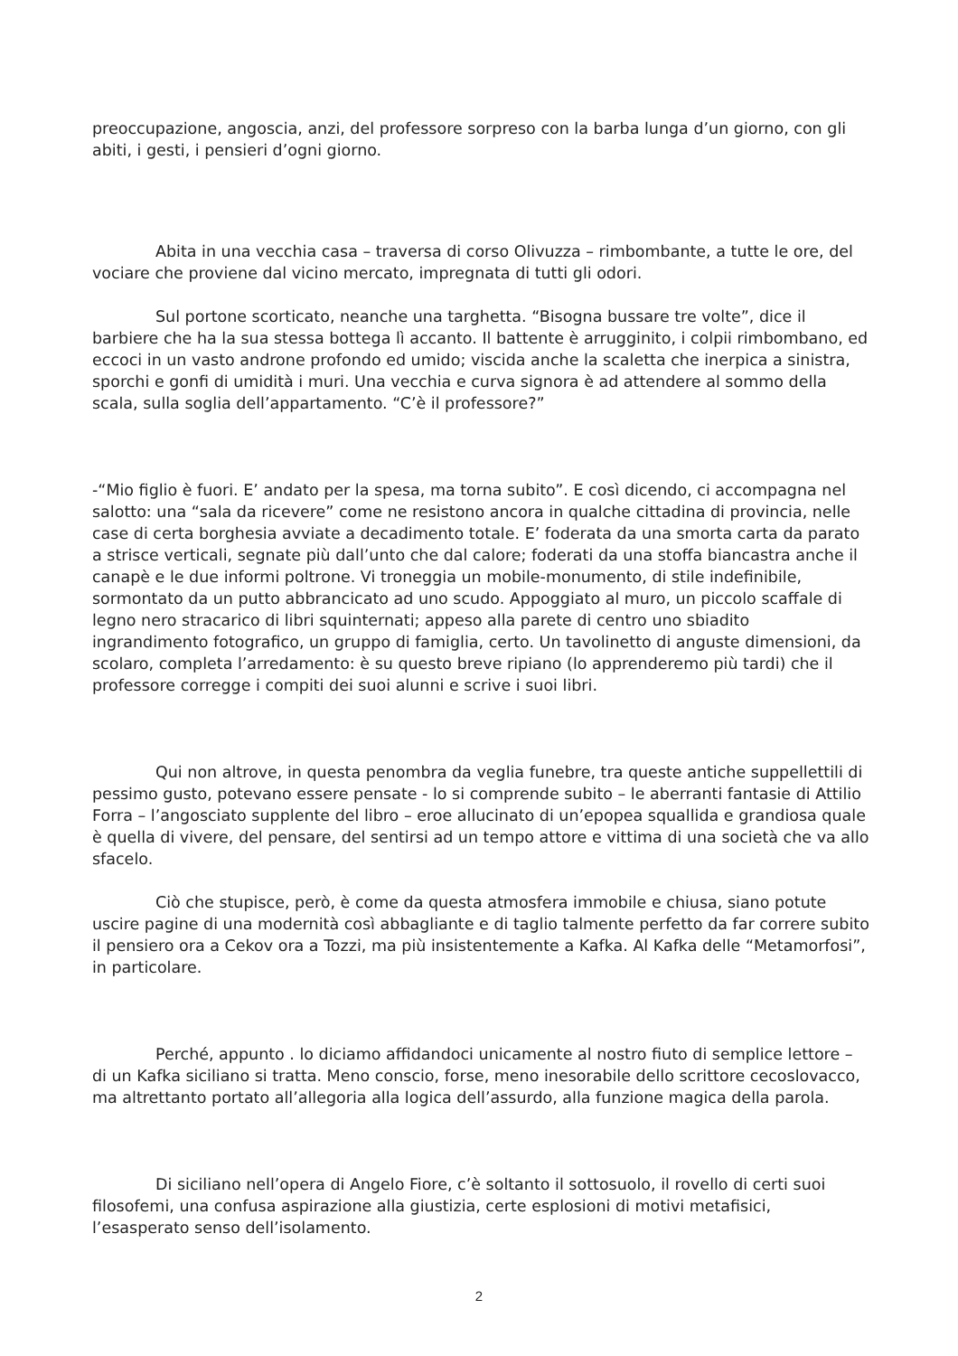preoccupazione, angoscia, anzi, del professore sorpreso con la barba lunga d’un giorno, con gli abiti, i gesti, i pensieri d’ogni giorno.
Abita in una vecchia casa – traversa di corso Olivuzza – rimbombante, a tutte le ore, del vociare che proviene dal vicino mercato, impregnata di tutti gli odori.
Sul portone scorticato, neanche una targhetta. “Bisogna bussare tre volte”, dice il barbiere che ha la sua stessa bottega lì accanto. Il battente è arrugginito, i colpii rimbombano, ed eccoci in un vasto androne profondo ed umido; viscida anche la scaletta che inerpica a sinistra, sporchi e gonfi di umidità i muri. Una vecchia e curva signora è ad attendere al sommo della scala, sulla soglia dell’appartamento. “C’è il professore?”
-“Mio figlio è fuori. E’ andato per la spesa, ma torna subito”. E così dicendo, ci accompagna nel salotto: una “sala da ricevere” come ne resistono ancora in qualche cittadina di provincia, nelle case di certa borghesia avviate a decadimento totale. E’ foderata da una smorta carta da parato a strisce verticali, segnate più dall’unto che dal calore; foderati da una stoffa biancastra anche il canapè e le due informi poltrone. Vi troneggia un mobile-monumento, di stile indefinibile, sormontato da un putto abbrancicato ad uno scudo. Appoggiato al muro, un piccolo scaffale di legno nero stracarico di libri squinternati; appeso alla parete di centro uno sbiadito ingrandimento fotografico, un gruppo di famiglia, certo. Un tavolinetto di anguste dimensioni, da scolaro, completa l’arredamento: è su questo breve ripiano (lo apprenderemo più tardi) che il professore corregge i compiti dei suoi alunni e scrive i suoi libri.
Qui non altrove, in questa penombra da veglia funebre, tra queste antiche suppellettili di pessimo gusto, potevano essere pensate - lo si comprende subito – le aberranti fantasie di Attilio Forra – l’angosciato supplente del libro – eroe allucinato di un’epopea squallida e grandiosa quale è quella di vivere, del pensare, del sentirsi ad un tempo attore e vittima di una società che va allo sfacelo.
Ciò che stupisce, però, è come da questa atmosfera immobile e chiusa, siano potute uscire pagine di una modernità così abbagliante e di taglio talmente perfetto da far correre subito il pensiero ora a Cekov ora a Tozzi, ma più insistentemente a Kafka. Al Kafka delle “Metamorfosi”, in particolare.
Perché, appunto . lo diciamo affidandoci unicamente al nostro fiuto di semplice lettore – di un Kafka siciliano si tratta. Meno conscio, forse, meno inesorabile dello scrittore cecoslovacco, ma altrettanto portato all’allegoria alla logica dell’assurdo, alla funzione magica della parola.
Di siciliano nell’opera di Angelo Fiore, c’è soltanto il sottosuolo, il rovello di certi suoi filosofemi, una confusa aspirazione alla giustizia, certe esplosioni di motivi metafisici, l’esasperato senso dell’isolamento.
2